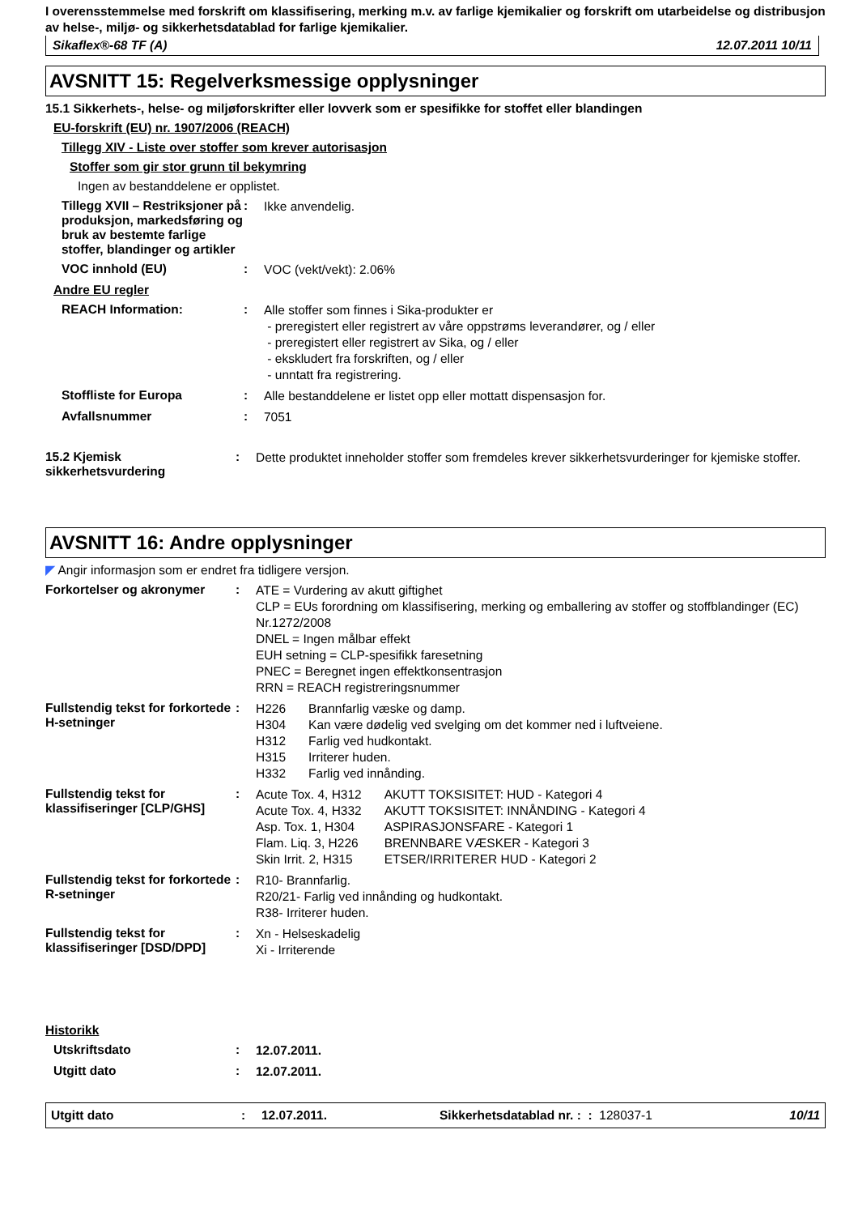I overensstemmelse med forskrift om klassifisering, merking m.v. av farlige kjemikalier og forskrift om utarbeidelse og distribusjon av helse-, miljø- og sikkerhetsdatablad for farlige kjemikalier.
Sikaflex®-68 TF (A) 12.07.2011 10/11
AVSNITT 15: Regelverksmessige opplysninger
15.1 Sikkerhets-, helse- og miljøforskrifter eller lovverk som er spesifikke for stoffet eller blandingen
EU-forskrift (EU) nr. 1907/2006 (REACH)
Tillegg XIV - Liste over stoffer som krever autorisasjon
Stoffer som gir stor grunn til bekymring
Ingen av bestanddelene er opplistet.
Tillegg XVII – Restriksjoner på produksjon, markedsføring og bruk av bestemte farlige stoffer, blandinger og artikler
:
Ikke anvendelig.
VOC innhold (EU) :
VOC (vekt/vekt): 2.06%
Andre EU regler
REACH Information: :
Alle stoffer som finnes i Sika-produkter er
- preregistert eller registrert av våre oppstrøms leverandører, og / eller
- preregistert eller registrert av Sika, og / eller
- ekskludert fra forskriften, og / eller
- unntatt fra registrering.
Stoffliste for Europa :
Alle bestanddelene er listet opp eller mottatt dispensasjon for.
Avfallsnummer :
7051
15.2 Kjemisk sikkerhetsvurdering
:
Dette produktet inneholder stoffer som fremdeles krever sikkerhetsvurderinger for kjemiske stoffer.
AVSNITT 16: Andre opplysninger
◤ Angir informasjon som er endret fra tidligere versjon.
Forkortelser og akronymer :
ATE = Vurdering av akutt giftighet
CLP = EUs forordning om klassifisering, merking og emballering av stoffer og stoffblandinger (EC) Nr.1272/2008
DNEL = Ingen målbar effekt
EUH setning = CLP-spesifikk faresetning
PNEC = Beregnet ingen effektkonsentrasjon
RRN = REACH registreringsnummer
Fullstendig tekst for forkortede H-setninger
:
| H226 | Brannfarlig væske og damp. |
| H304 | Kan være dødelig ved svelging om det kommer ned i luftveiene. |
| H312 | Farlig ved hudkontakt. |
| H315 | Irriterer huden. |
| H332 | Farlig ved innånding. |
Fullstendig tekst for klassifiseringer [CLP/GHS]
:
| Acute Tox. 4, H312 | AKUTT TOKSISITET: HUD - Kategori 4 |
| Acute Tox. 4, H332 | AKUTT TOKSISITET: INNÅNDING - Kategori 4 |
| Asp. Tox. 1, H304 | ASPIRASJONSFARE - Kategori 1 |
| Flam. Liq. 3, H226 | BRENNBARE VÆSKER - Kategori 3 |
| Skin Irrit. 2, H315 | ETSER/IRRITERER HUD - Kategori 2 |
Fullstendig tekst for forkortede R-setninger
:
R10- Brannfarlig.
R20/21- Farlig ved innånding og hudkontakt.
R38- Irriterer huden.
Fullstendig tekst for klassifiseringer [DSD/DPD]
:
Xn - Helseskadelig
Xi - Irriterende
Historikk
Utskriftsdato :
12.07.2011.
Utgitt dato :
12.07.2011.
Utgitt dato: 12.07.2011. Sikkerhetsdatablad nr. : : 128037-1 10/11